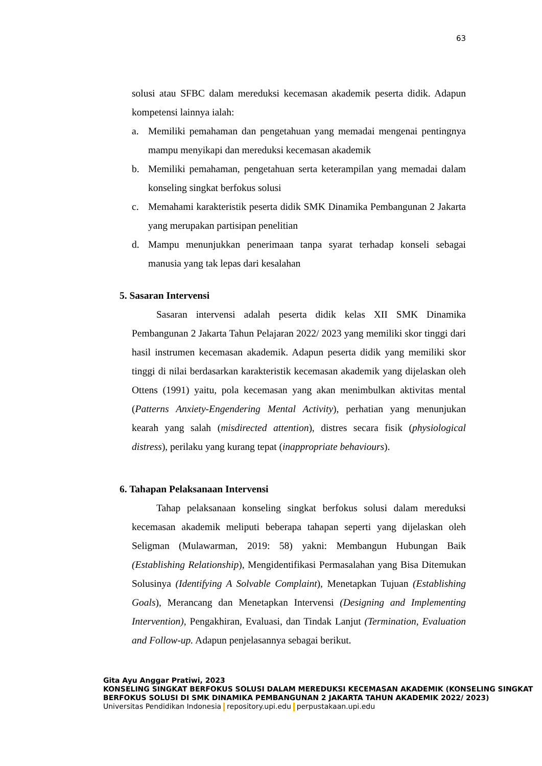63
solusi atau SFBC dalam mereduksi kecemasan akademik peserta didik. Adapun kompetensi lainnya ialah:
a. Memiliki pemahaman dan pengetahuan yang memadai mengenai pentingnya mampu menyikapi dan mereduksi kecemasan akademik
b. Memiliki pemahaman, pengetahuan serta keterampilan yang memadai dalam konseling singkat berfokus solusi
c. Memahami karakteristik peserta didik SMK Dinamika Pembangunan 2 Jakarta yang merupakan partisipan penelitian
d. Mampu menunjukkan penerimaan tanpa syarat terhadap konseli sebagai manusia yang tak lepas dari kesalahan
5. Sasaran Intervensi
Sasaran intervensi adalah peserta didik kelas XII SMK Dinamika Pembangunan 2 Jakarta Tahun Pelajaran 2022/ 2023 yang memiliki skor tinggi dari hasil instrumen kecemasan akademik. Adapun peserta didik yang memiliki skor tinggi di nilai berdasarkan karakteristik kecemasan akademik yang dijelaskan oleh Ottens (1991) yaitu, pola kecemasan yang akan menimbulkan aktivitas mental (Patterns Anxiety-Engendering Mental Activity), perhatian yang menunjukan kearah yang salah (misdirected attention), distres secara fisik (physiological distress), perilaku yang kurang tepat (inappropriate behaviours).
6. Tahapan Pelaksanaan Intervensi
Tahap pelaksanaan konseling singkat berfokus solusi dalam mereduksi kecemasan akademik meliputi beberapa tahapan seperti yang dijelaskan oleh Seligman (Mulawarman, 2019: 58) yakni: Membangun Hubungan Baik (Establishing Relationship), Mengidentifikasi Permasalahan yang Bisa Ditemukan Solusinya (Identifying A Solvable Complaint), Menetapkan Tujuan (Establishing Goals), Merancang dan Menetapkan Intervensi (Designing and Implementing Intervention), Pengakhiran, Evaluasi, dan Tindak Lanjut (Termination, Evaluation and Follow-up. Adapun penjelasannya sebagai berikut.
Gita Ayu Anggar Pratiwi, 2023
KONSELING SINGKAT BERFOKUS SOLUSI DALAM MEREDUKSI KECEMASAN AKADEMIK (KONSELING SINGKAT BERFOKUS SOLUSI DI SMK DINAMIKA PEMBANGUNAN 2 JAKARTA TAHUN AKADEMIK 2022/ 2023)
Universitas Pendidikan Indonesia repository.upi.edu perpustakaan.upi.edu